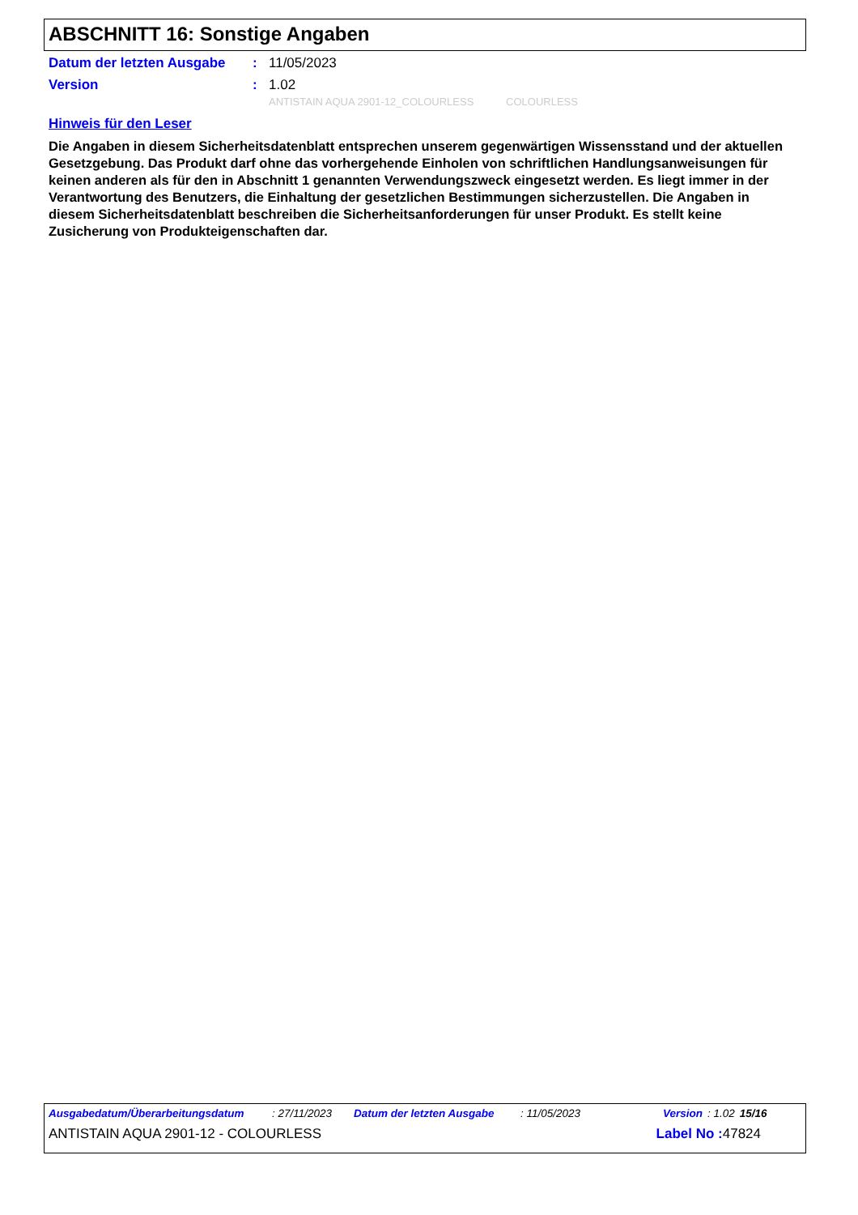ABSCHNITT 16: Sonstige Angaben
Datum der letzten Ausgabe: 11/05/2023
Version: 1.02
ANTISTAIN AQUA 2901-12_COLOURLESS COLOURLESS
Hinweis für den Leser
Die Angaben in diesem Sicherheitsdatenblatt entsprechen unserem gegenwärtigen Wissensstand und der aktuellen Gesetzgebung. Das Produkt darf ohne das vorhergehende Einholen von schriftlichen Handlungsanweisungen für keinen anderen als für den in Abschnitt 1 genannten Verwendungszweck eingesetzt werden. Es liegt immer in der Verantwortung des Benutzers, die Einhaltung der gesetzlichen Bestimmungen sicherzustellen. Die Angaben in diesem Sicherheitsdatenblatt beschreiben die Sicherheitsanforderungen für unser Produkt. Es stellt keine Zusicherung von Produkteigenschaften dar.
Ausgabedatum/Überarbeitungsdatum: 27/11/2023 Datum der letzten Ausgabe: 11/05/2023 Version: 1.02 15/16
ANTISTAIN AQUA 2901-12 - COLOURLESS Label No : 47824